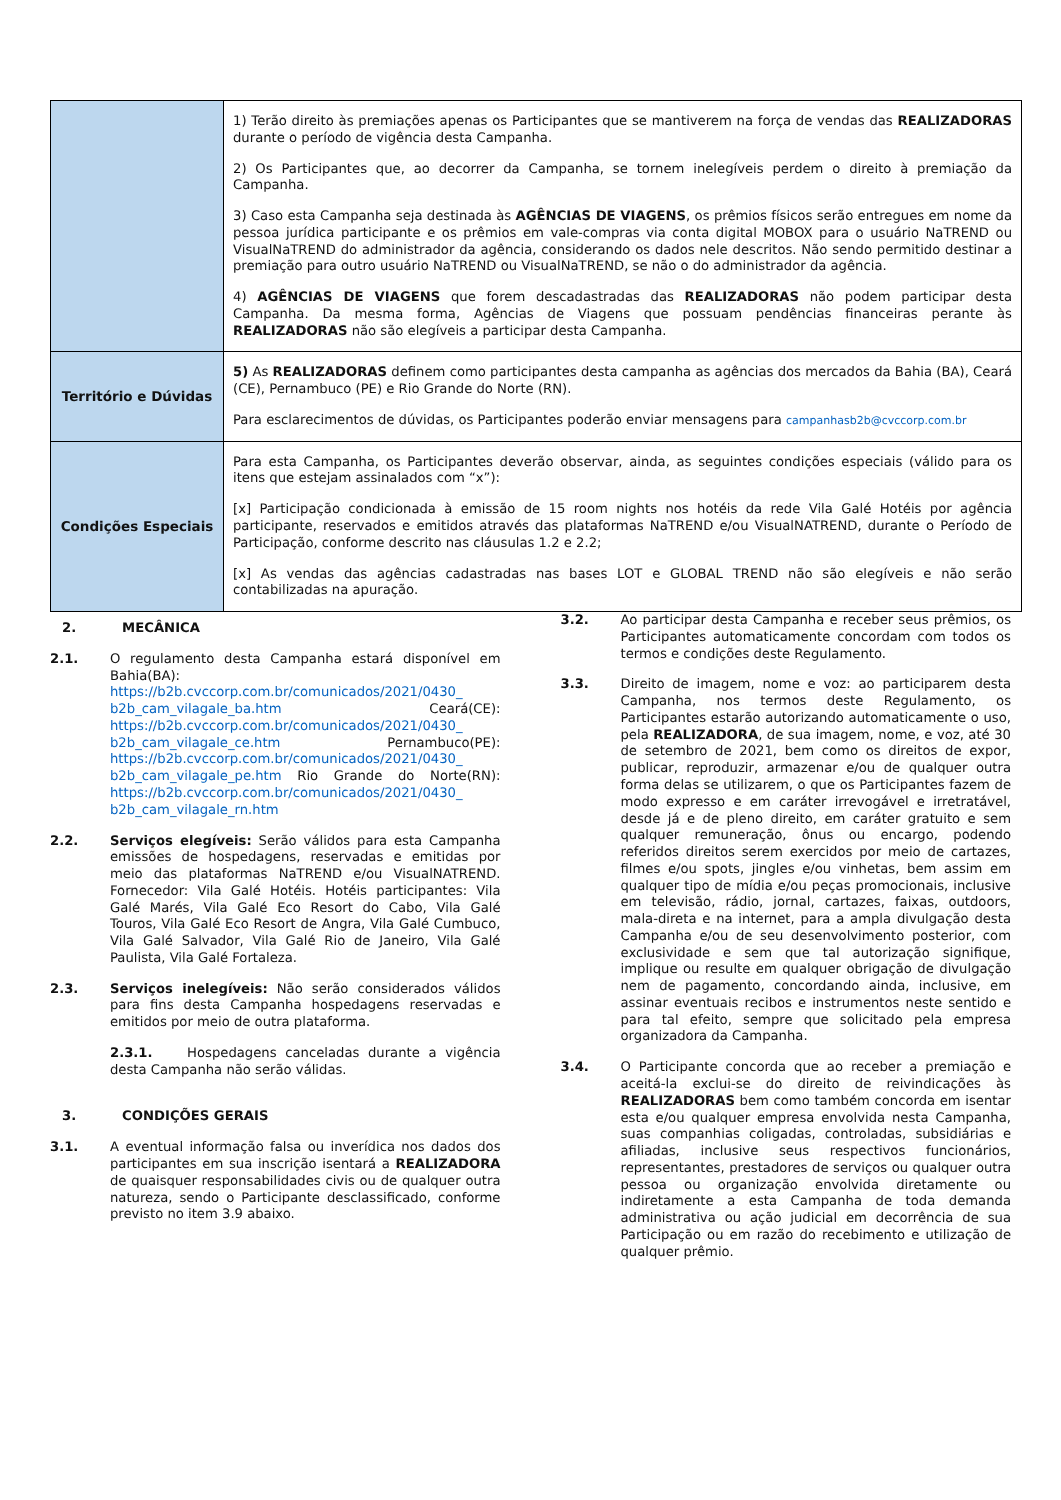| | 1) Terão direito às premiações apenas os Participantes que se mantiverem na força de vendas das REALIZADORAS durante o período de vigência desta Campanha. 2) Os Participantes que, ao decorrer da Campanha, se tornem inelegíveis perdem o direito à premiação da Campanha. 3) Caso esta Campanha seja destinada às AGÊNCIAS DE VIAGENS , os prêmios físicos serão entregues em nome da pessoa jurídica participante e os prêmios em vale-compras via conta digital MOBOX para o usuário NaTREND ou VisualNaTREND do administrador da agência, considerando os dados nele descritos. Não sendo permitido destinar a premiação para outro usuário NaTREND ou VisualNaTREND, se não o do administrador da agência. 4) AGÊNCIAS DE VIAGENS que forem descadastradas das REALIZADORAS não podem participar desta Campanha. Da mesma forma, Agências de Viagens que possuam pendências financeiras perante às REALIZADORAS não são elegíveis a participar desta Campanha. |
| Território e Dúvidas | 5) As REALIZADORAS definem como participantes desta campanha as agências dos mercados da Bahia (BA), Ceará (CE), Pernambuco (PE) e Rio Grande do Norte (RN). Para esclarecimentos de dúvidas, os Participantes poderão enviar mensagens para campanhasb2b@cvccorp.com.br |
| Condições Especiais | Para esta Campanha, os Participantes deverão observar, ainda, as seguintes condições especiais (válido para os itens que estejam assinalados com “x”): [x] Participação condicionada à emissão de 15 room nights nos hotéis da rede Vila Galé Hotéis por agência participante, reservados e emitidos através das plataformas NaTREND e/ou VisualNATREND, durante o Período de Participação, conforme descrito nas cláusulas 1.2 e 2.2; [x] As vendas das agências cadastradas nas bases LOT e GLOBAL TREND não são elegíveis e não serão contabilizadas na apuração. |
2. MECÂNICA
2.1. O regulamento desta Campanha estará disponível em Bahia(BA): https://b2b.cvccorp.com.br/comunicados/2021/0430_ b2b_cam_vilagale_ba.htm Ceará(CE): https://b2b.cvccorp.com.br/comunicados/2021/0430_ b2b_cam_vilagale_ce.htm Pernambuco(PE): https://b2b.cvccorp.com.br/comunicados/2021/0430_ b2b_cam_vilagale_pe.htm Rio Grande do Norte(RN): https://b2b.cvccorp.com.br/comunicados/2021/0430_ b2b_cam_vilagale_rn.htm
2.2. Serviços elegíveis: Serão válidos para esta Campanha emissões de hospedagens, reservadas e emitidas por meio das plataformas NaTREND e/ou VisualNATREND. Fornecedor: Vila Galé Hotéis. Hotéis participantes: Vila Galé Marés, Vila Galé Eco Resort do Cabo, Vila Galé Touros, Vila Galé Eco Resort de Angra, Vila Galé Cumbuco, Vila Galé Salvador, Vila Galé Rio de Janeiro, Vila Galé Paulista, Vila Galé Fortaleza.
2.3. Serviços inelegíveis: Não serão considerados válidos para fins desta Campanha hospedagens reservadas e emitidos por meio de outra plataforma.
2.3.1. Hospedagens canceladas durante a vigência desta Campanha não serão válidas.
3. CONDIÇÕES GERAIS
3.1. A eventual informação falsa ou inverídica nos dados dos participantes em sua inscrição isentará a REALIZADORA de quaisquer responsabilidades civis ou de qualquer outra natureza, sendo o Participante desclassificado, conforme previsto no item 3.9 abaixo.
3.2. Ao participar desta Campanha e receber seus prêmios, os Participantes automaticamente concordam com todos os termos e condições deste Regulamento.
3.3. Direito de imagem, nome e voz: ao participarem desta Campanha, nos termos deste Regulamento, os Participantes estarão autorizando automaticamente o uso, pela REALIZADORA, de sua imagem, nome, e voz, até 30 de setembro de 2021, bem como os direitos de expor, publicar, reproduzir, armazenar e/ou de qualquer outra forma delas se utilizarem, o que os Participantes fazem de modo expresso e em caráter irrevogável e irretratável, desde já e de pleno direito, em caráter gratuito e sem qualquer remuneração, ônus ou encargo, podendo referidos direitos serem exercidos por meio de cartazes, filmes e/ou spots, jingles e/ou vinhetas, bem assim em qualquer tipo de mídia e/ou peças promocionais, inclusive em televisão, rádio, jornal, cartazes, faixas, outdoors, mala-direta e na internet, para a ampla divulgação desta Campanha e/ou de seu desenvolvimento posterior, com exclusividade e sem que tal autorização signifique, implique ou resulte em qualquer obrigação de divulgação nem de pagamento, concordando ainda, inclusive, em assinar eventuais recibos e instrumentos neste sentido e para tal efeito, sempre que solicitado pela empresa organizadora da Campanha.
3.4. O Participante concorda que ao receber a premiação e aceitá-la exclui-se do direito de reivindicações às REALIZADORAS bem como também concorda em isentar esta e/ou qualquer empresa envolvida nesta Campanha, suas companhias coligadas, controladas, subsidiárias e afiliadas, inclusive seus respectivos funcionários, representantes, prestadores de serviços ou qualquer outra pessoa ou organização envolvida diretamente ou indiretamente a esta Campanha de toda demanda administrativa ou ação judicial em decorrência de sua Participação ou em razão do recebimento e utilização de qualquer prêmio.